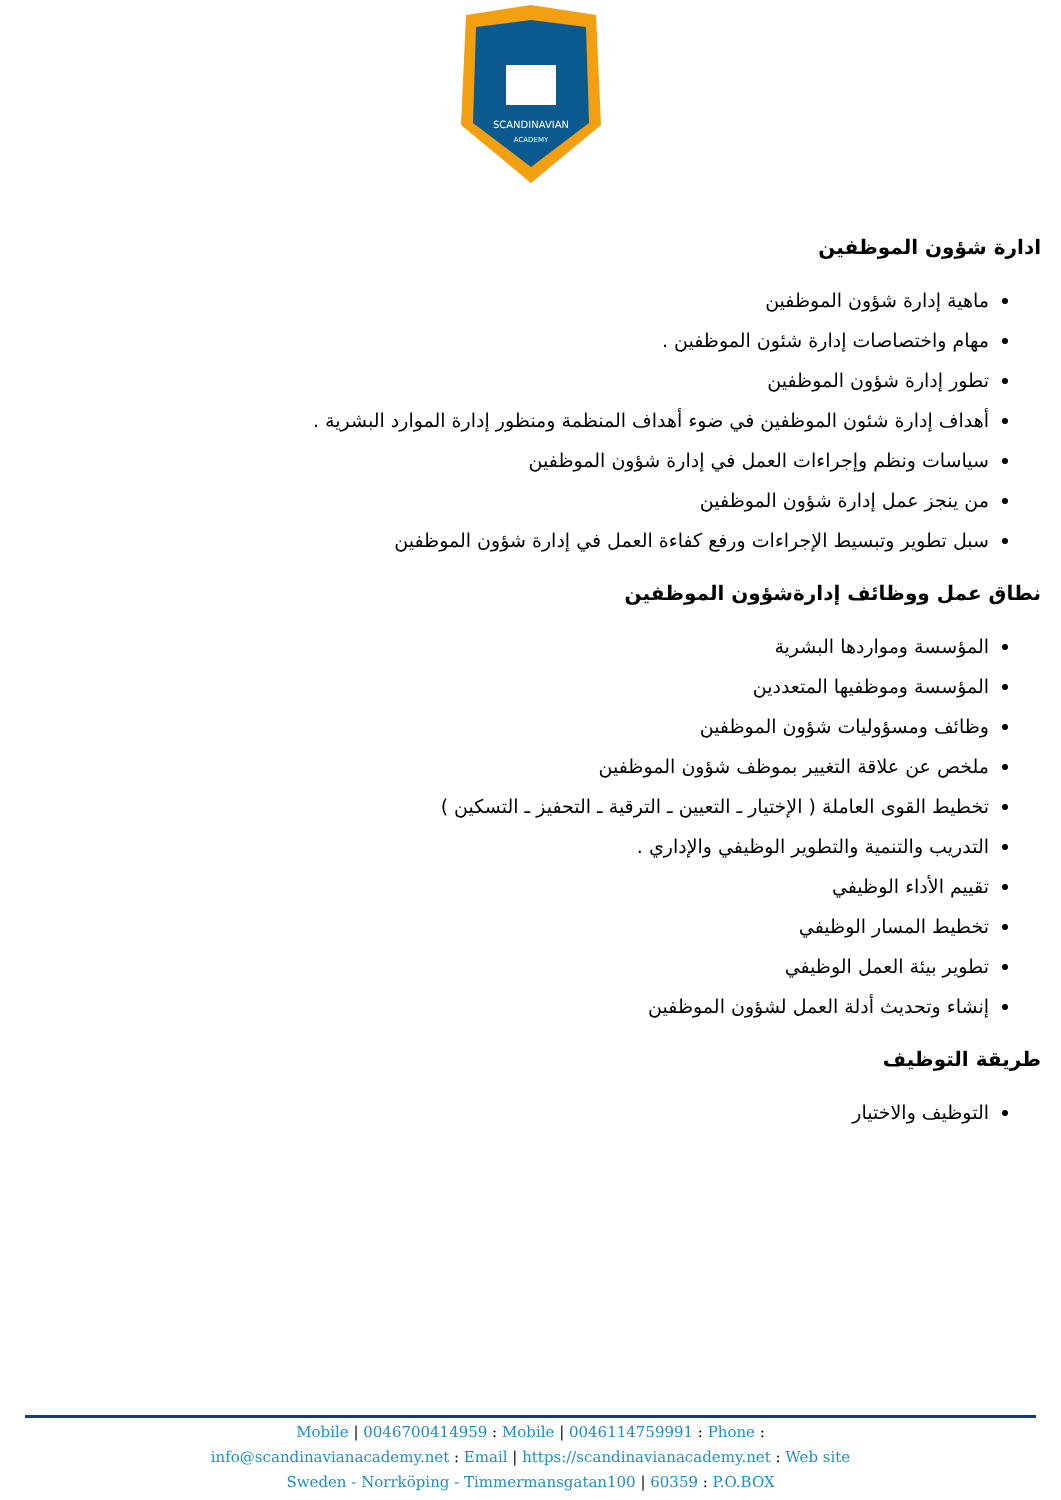SCANDINAVIAN
ACADEMY
ادارة شؤون الموظفين
ماهية إدارة شؤون الموظفين
مهام واختصاصات إدارة شئون الموظفين .
تطور إدارة شؤون الموظفين
أهداف إدارة شئون الموظفين في ضوء أهداف المنظمة ومنظور إدارة الموارد البشرية .
سياسات ونظم وإجراءات العمل في إدارة شؤون الموظفين
من ينجز عمل إدارة شؤون الموظفين
سبل تطوير وتبسيط الإجراءات ورفع كفاءة العمل في إدارة شؤون الموظفين
نطاق عمل ووظائف إدارةشؤون الموظفين
المؤسسة ومواردها البشرية
المؤسسة وموظفيها المتعددين
وظائف ومسؤوليات شؤون الموظفين
ملخص عن علاقة التغيير بموظف شؤون الموظفين
تخطيط القوى العاملة ( الإختيار ـ التعيين ـ الترقية ـ التحفيز ـ التسكين )
التدريب والتنمية والتطوير الوظيفي والإداري .
تقييم الأداء الوظيفي
تخطيط المسار الوظيفي
تطوير بيئة العمل الوظيفي
إنشاء وتحديث أدلة العمل لشؤون الموظفين
طريقة التوظيف
التوظيف والاختيار
Mobile | 0046700414959 : Mobile | 0046114759991 : Phone :
info@scandinavianacademy.net : Email | https://scandinavianacademy.net : Web site
Sweden - Norrköping - Timmermansgatan100 | 60359 : P.O.BOX